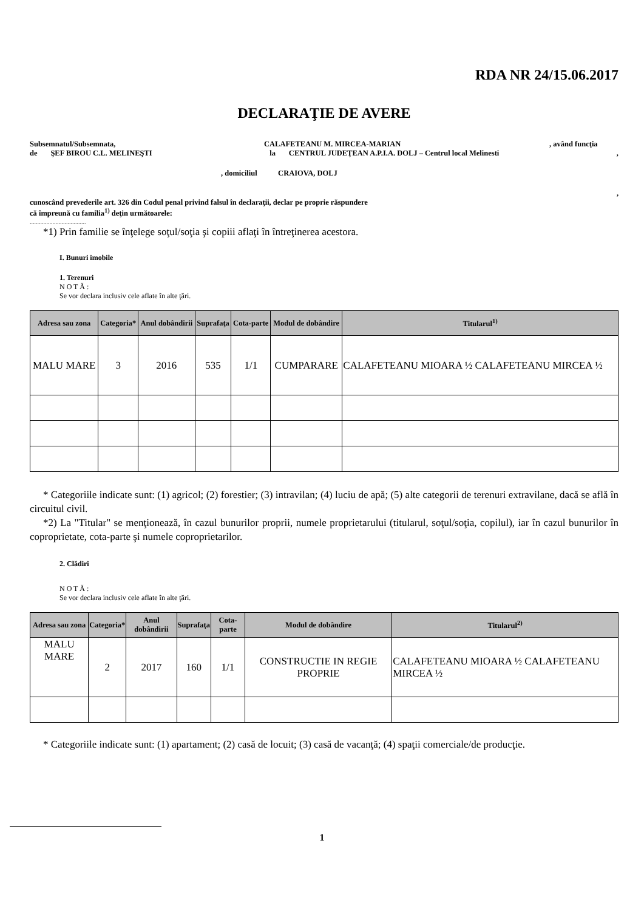RDA NR 24/15.06.2017
DECLARAŢIE DE AVERE
Subsemnatul/Subsemnata, CALAFETEANU M. MIRCEA-MARIAN, având funcţia
de ŞEF BIROU C.L. MELINEŞTI la CENTRUL JUDEŢEAN A.P.I.A. DOLJ – Centrul local Melinesti,
, domiciliul CRAIOVA, DOLJ
,
cunoscând prevederile art. 326 din Codul penal privind falsul în declaraţii, declar pe proprie răspundere
că împreună cu familia<sup>1)</sup> deţin următoarele:
.....................................
*1) Prin familie se înţelege soţul/soţia şi copiii aflaţi în întreţinerea acestora.
I. Bunuri imobile
1. Terenuri
N O T Ă :
Se vor declara inclusiv cele aflate în alte ţări.
| Adresa sau zona | Categoria* | Anul dobândirii | Suprafaţa | Cota-parte | Modul de dobândire | Titularul<sup>1)</sup> |
| --- | --- | --- | --- | --- | --- | --- |
| MALU MARE | 3 | 2016 | 535 | 1/1 | CUMPARARE | CALAFETEANU MIOARA ½ CALAFETEANU MIRCEA ½ |
* Categoriile indicate sunt: (1) agricol; (2) forestier; (3) intravilan; (4) luciu de apă; (5) alte categorii de terenuri extravilane, dacă se află în circuitul civil.
*2) La "Titular" se menţionează, în cazul bunurilor proprii, numele proprietarului (titularul, soţul/soţia, copilul), iar în cazul bunurilor în coproprietate, cota-parte şi numele coproprietarilor.
2. Clădiri
N O T Ă :
Se vor declara inclusiv cele aflate în alte ţări.
| Adresa sau zona | Categoria* | Anul dobândirii | Suprafaţa | Cota-parte | Modul de dobândire | Titularul<sup>2)</sup> |
| --- | --- | --- | --- | --- | --- | --- |
| MALU MARE | 2 | 2017 | 160 | 1/1 | CONSTRUCTIE IN REGIE PROPRIE | CALAFETEANU MIOARA ½ CALAFETEANU MIRCEA ½ |
* Categoriile indicate sunt: (1) apartament; (2) casă de locuit; (3) casă de vacanţă; (4) spaţii comerciale/de producţie.
1